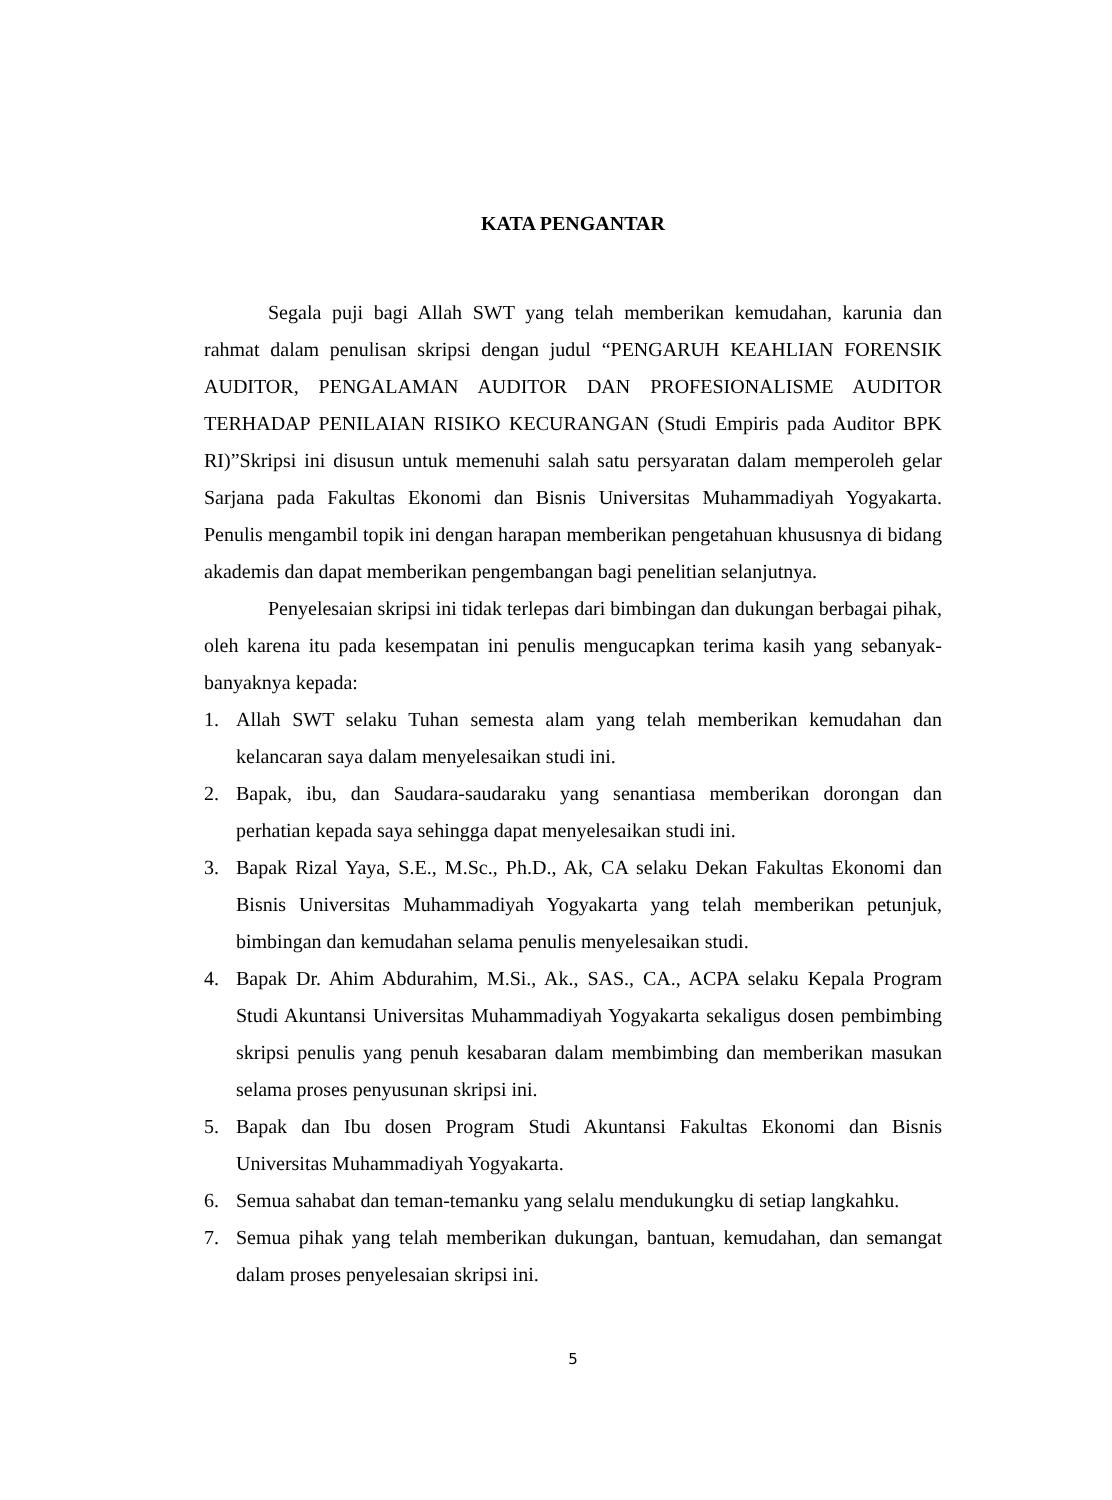KATA PENGANTAR
Segala puji bagi Allah SWT yang telah memberikan kemudahan, karunia dan rahmat dalam penulisan skripsi dengan judul “PENGARUH KEAHLIAN FORENSIK AUDITOR, PENGALAMAN AUDITOR DAN PROFESIONALISME AUDITOR TERHADAP PENILAIAN RISIKO KECURANGAN (Studi Empiris pada Auditor BPK RI)”Skripsi ini disusun untuk memenuhi salah satu persyaratan dalam memperoleh gelar Sarjana pada Fakultas Ekonomi dan Bisnis Universitas Muhammadiyah Yogyakarta. Penulis mengambil topik ini dengan harapan memberikan pengetahuan khususnya di bidang akademis dan dapat memberikan pengembangan bagi penelitian selanjutnya.
Penyelesaian skripsi ini tidak terlepas dari bimbingan dan dukungan berbagai pihak, oleh karena itu pada kesempatan ini penulis mengucapkan terima kasih yang sebanyak-banyaknya kepada:
1. Allah SWT selaku Tuhan semesta alam yang telah memberikan kemudahan dan kelancaran saya dalam menyelesaikan studi ini.
2. Bapak, ibu, dan Saudara-saudaraku yang senantiasa memberikan dorongan dan perhatian kepada saya sehingga dapat menyelesaikan studi ini.
3. Bapak Rizal Yaya, S.E., M.Sc., Ph.D., Ak, CA selaku Dekan Fakultas Ekonomi dan Bisnis Universitas Muhammadiyah Yogyakarta yang telah memberikan petunjuk, bimbingan dan kemudahan selama penulis menyelesaikan studi.
4. Bapak Dr. Ahim Abdurahim, M.Si., Ak., SAS., CA., ACPA selaku Kepala Program Studi Akuntansi Universitas Muhammadiyah Yogyakarta sekaligus dosen pembimbing skripsi penulis yang penuh kesabaran dalam membimbing dan memberikan masukan selama proses penyusunan skripsi ini.
5. Bapak dan Ibu dosen Program Studi Akuntansi Fakultas Ekonomi dan Bisnis Universitas Muhammadiyah Yogyakarta.
6. Semua sahabat dan teman-temanku yang selalu mendukungku di setiap langkahku.
7. Semua pihak yang telah memberikan dukungan, bantuan, kemudahan, dan semangat dalam proses penyelesaian skripsi ini.
5